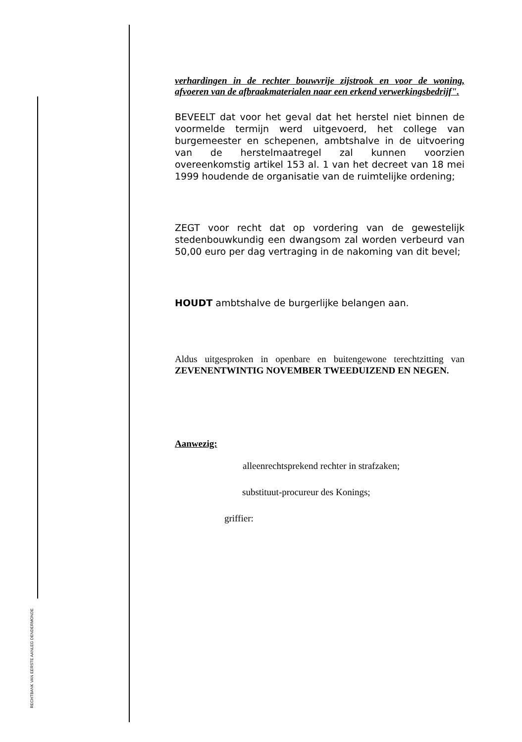RECHTBANK VAN EERSTE AANLEG DENDERMONDE
verhardingen in de rechter bouwvrije zijstrook en voor de woning, afvoeren van de afbraakmaterialen naar een erkend verwerkingsbedrijf".
BEVEELT dat voor het geval dat het herstel niet binnen de voormelde termijn werd uitgevoerd, het college van burgemeester en schepenen, ambtshalve in de uitvoering van de herstelmaatregel zal kunnen voorzien overeenkomstig artikel 153 al. 1 van het decreet van 18 mei 1999 houdende de organisatie van de ruimtelijke ordening;
ZEGT voor recht dat op vordering van de gewestelijk stedenbouwkundig een dwangsom zal worden verbeurd van 50,00 euro per dag vertraging in de nakoming van dit bevel;
HOUDT ambtshalve de burgerlijke belangen aan.
Aldus uitgesproken in openbare en buitengewone terechtzitting van ZEVENENTWINTIG NOVEMBER TWEEDUIZEND EN NEGEN.
Aanwezig:
alleenrechtsprekend rechter in strafzaken;
substituut-procureur des Konings;
griffier: